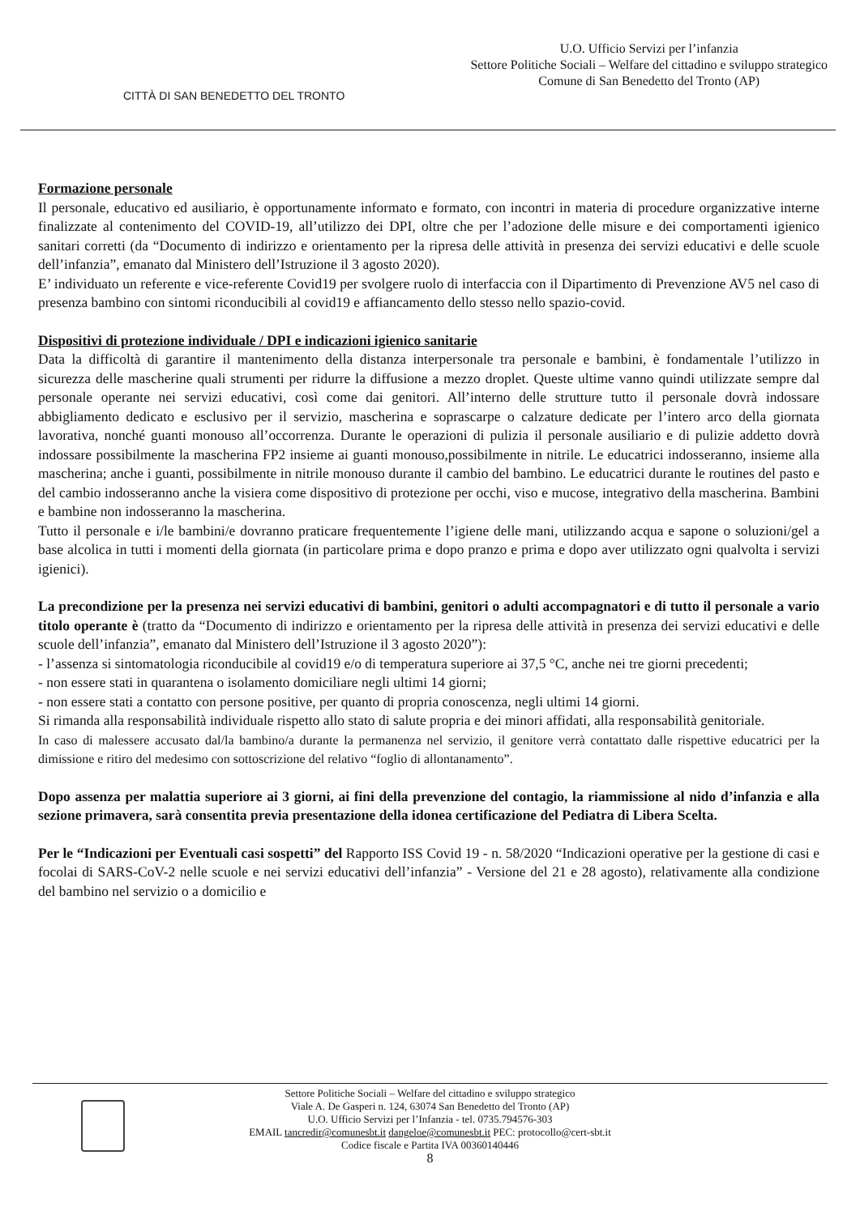CITTÀ DI SAN BENEDETTO DEL TRONTO
U.O. Ufficio Servizi per l’infanzia
Settore Politiche Sociali – Welfare del cittadino e sviluppo strategico
Comune di San Benedetto del Tronto (AP)
Formazione personale
Il personale, educativo ed ausiliario, è opportunamente informato e formato, con incontri in materia di procedure organizzative interne finalizzate al contenimento del COVID-19, all’utilizzo dei DPI, oltre che per l’adozione delle misure e dei comportamenti igienico sanitari corretti (da “Documento di indirizzo e orientamento per la ripresa delle attività in presenza dei servizi educativi e delle scuole dell’infanzia”, emanato dal Ministero dell’Istruzione il 3 agosto 2020).
E’ individuato un referente e vice-referente Covid19 per svolgere ruolo di interfaccia con il Dipartimento di Prevenzione AV5 nel caso di presenza bambino con sintomi riconducibili al covid19 e affiancamento dello stesso nello spazio-covid.
Dispositivi di protezione individuale / DPI e indicazioni igienico sanitarie
Data la difficoltà di garantire il mantenimento della distanza interpersonale tra personale e bambini, è fondamentale l’utilizzo in sicurezza delle mascherine quali strumenti per ridurre la diffusione a mezzo droplet. Queste ultime vanno quindi utilizzate sempre dal personale operante nei servizi educativi, così come dai genitori. All’interno delle strutture tutto il personale dovrà indossare abbigliamento dedicato e esclusivo per il servizio, mascherina e soprascarpe o calzature dedicate per l’intero arco della giornata lavorativa, nonché guanti monouso all’occorrenza. Durante le operazioni di pulizia il personale ausiliario e di pulizie addetto dovrà indossare possibilmente la mascherina FP2 insieme ai guanti monouso,possibilmente in nitrile. Le educatrici indosseranno, insieme alla mascherina; anche i guanti, possibilmente in nitrile monouso durante il cambio del bambino. Le educatrici durante le routines del pasto e del cambio indosseranno anche la visiera come dispositivo di protezione per occhi, viso e mucose, integrativo della mascherina. Bambini e bambine non indosseranno la mascherina.
Tutto il personale e i/le bambini/e dovranno praticare frequentemente l’igiene delle mani, utilizzando acqua e sapone o soluzioni/gel a base alcolica in tutti i momenti della giornata (in particolare prima e dopo pranzo e prima e dopo aver utilizzato ogni qualvolta i servizi igienici).
La precondizione per la presenza nei servizi educativi di bambini, genitori o adulti accompagnatori e di tutto il personale a vario titolo operante è (tratto da “Documento di indirizzo e orientamento per la ripresa delle attività in presenza dei servizi educativi e delle scuole dell’infanzia”, emanato dal Ministero dell’Istruzione il 3 agosto 2020”):
- l’assenza si sintomatologia riconducibile al covid19 e/o di temperatura superiore ai 37,5 °C, anche nei tre giorni precedenti;
- non essere stati in quarantena o isolamento domiciliare negli ultimi 14 giorni;
- non essere stati a contatto con persone positive, per quanto di propria conoscenza, negli ultimi 14 giorni.
Si rimanda alla responsabilità individuale rispetto allo stato di salute propria e dei minori affidati, alla responsabilità genitoriale.
In caso di malessere accusato dal/la bambino/a durante la permanenza nel servizio, il genitore verrà contattato dalle rispettive educatrici per la dimissione e ritiro del medesimo con sottoscrizione del relativo “foglio di allontanamento”.
Dopo assenza per malattia superiore ai 3 giorni, ai fini della prevenzione del contagio, la riammissione al nido d’infanzia e alla sezione primavera, sarà consentita previa presentazione della idonea certificazione del Pediatra di Libera Scelta.
Per le “Indicazioni per Eventuali casi sospetti” del Rapporto ISS Covid 19 - n. 58/2020 “Indicazioni operative per la gestione di casi e focolai di SARS-CoV-2 nelle scuole e nei servizi educativi dell’infanzia” - Versione del 21 e 28 agosto), relativamente alla condizione del bambino nel servizio o a domicilio e
Settore Politiche Sociali – Welfare del cittadino e sviluppo strategico
Viale A. De Gasperi n. 124, 63074 San Benedetto del Tronto (AP)
U.O. Ufficio Servizi per l’Infanzia - tel. 0735.794576-303
EMAIL tancredir@comunesbt.it dangeloe@comunesbt.it PEC: protocollo@cert-sbt.it
Codice fiscale e Partita IVA 00360140446
8